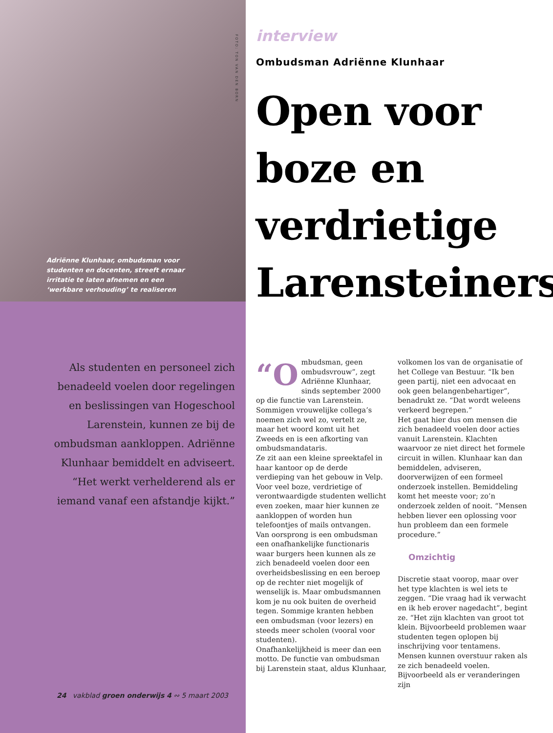FOTO: TON VAN DEN BORN
Adriënne Klunhaar, ombudsman voor studenten en docenten, streeft ernaar irritatie te laten afnemen en een ‘werkbare verhouding’ te realiseren
Als studenten en personeel zich benadeeld voelen door regelingen en beslissingen van Hogeschool Larenstein, kunnen ze bij de ombudsman aankloppen. Adriënne Klunhaar bemiddelt en adviseert. “Het werkt verhelderend als er iemand vanaf een afstandje kijkt.”
24 vakblad groen onderwijs 4 ∾ 5 maart 2003
interview
Ombudsman Adriënne Klunhaar
Open voor boze en verdrietige Larensteiners
“O mbudsman, geen ombudsvrouw”, zegt Adriënne Klunhaar, sinds september 2000 op die functie van Larenstein. Sommigen vrouwelijke collega’s noemen zich wel zo, vertelt ze, maar het woord komt uit het Zweeds en is een afkorting van ombudsmandataris.
Ze zit aan een kleine spreektafel in haar kantoor op de derde verdieping van het gebouw in Velp. Voor veel boze, verdrietige of verontwaardigde studenten wellicht even zoeken, maar hier kunnen ze aankloppen of worden hun telefoontjes of mails ontvangen.
Van oorsprong is een ombudsman een onafhankelijke functionaris waar burgers heen kunnen als ze zich benadeeld voelen door een overheidsbeslissing en een beroep op de rechter niet mogelijk of wenselijk is. Maar ombudsmannen kom je nu ook buiten de overheid tegen. Sommige kranten hebben een ombudsman (voor lezers) en steeds meer scholen (vooral voor studenten).
Onafhankelijkheid is meer dan een motto. De functie van ombudsman bij Larenstein staat, aldus Klunhaar,
volkomen los van de organisatie of het College van Bestuur. “Ik ben geen partij, niet een advocaat en ook geen belangenbehartiger”, benadrukt ze. “Dat wordt weleens verkeerd begrepen.”
Het gaat hier dus om mensen die zich benadeeld voelen door acties vanuit Larenstein. Klachten waarvoor ze niet direct het formele circuit in willen. Klunhaar kan dan bemiddelen, adviseren, doorverwijzen of een formeel onderzoek instellen. Bemiddeling komt het meeste voor; zo’n onderzoek zelden of nooit. “Mensen hebben liever een oplossing voor hun probleem dan een formele procedure.”
Omzichtig
Discretie staat voorop, maar over het type klachten is wel iets te zeggen. “Die vraag had ik verwacht en ik heb erover nagedacht”, begint ze. “Het zijn klachten van groot tot klein. Bijvoorbeeld problemen waar studenten tegen oplopen bij inschrijving voor tentamens. Mensen kunnen overstuur raken als ze zich benadeeld voelen. Bijvoorbeeld als er veranderingen zijn